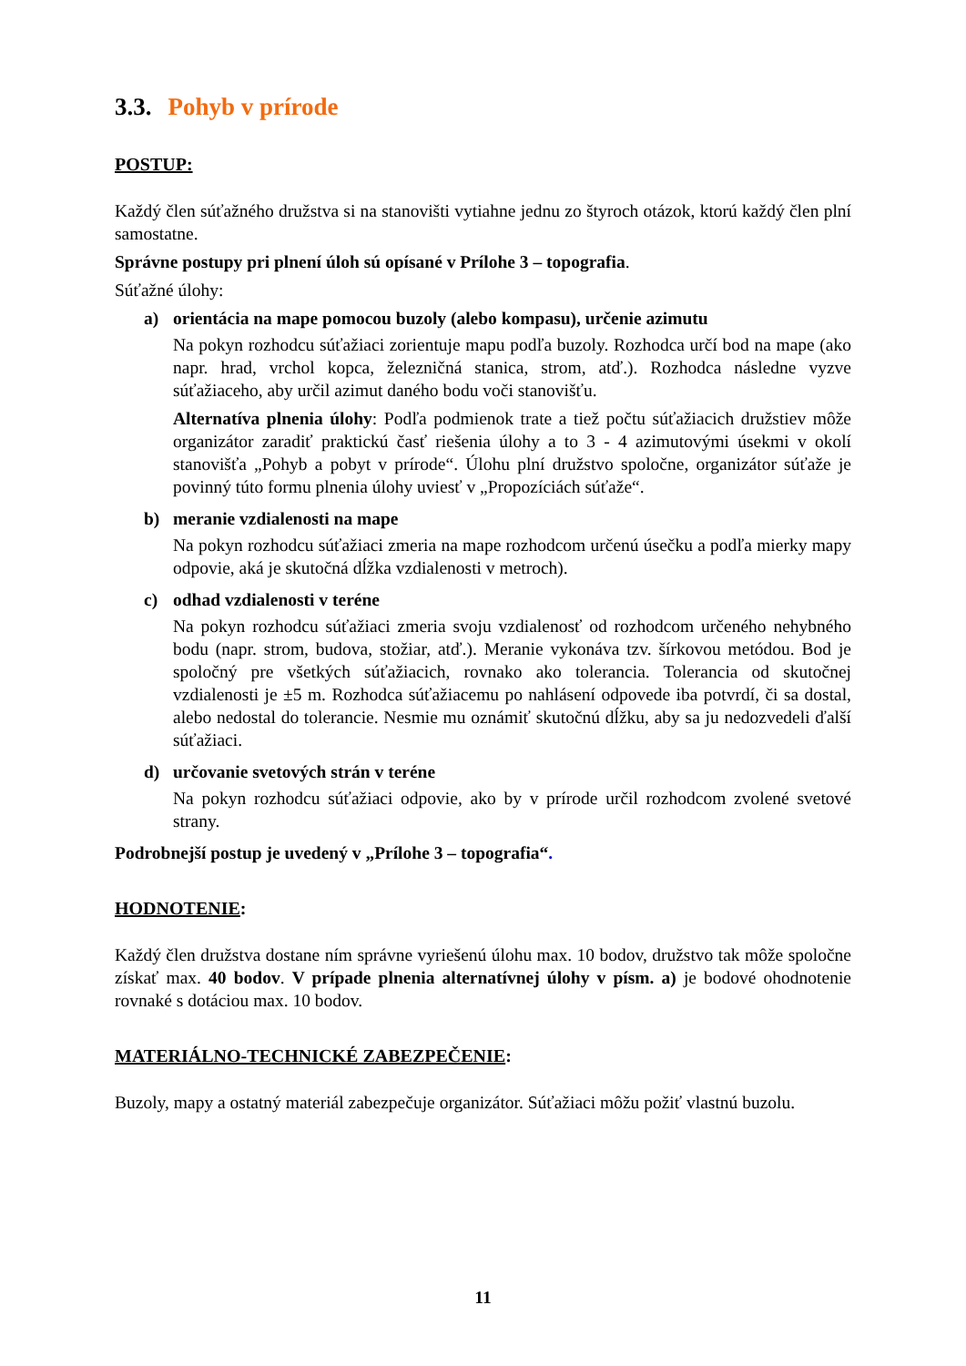3.3. Pohyb v prírode
POSTUP:
Každý člen súťažného družstva si na stanovišti vytiahne jednu zo štyroch otázok, ktorú každý člen plní samostatne.
Správne postupy pri plnení úloh sú opísané v Prílohe 3 – topografia.
Súťažné úlohy:
a) orientácia na mape pomocou buzoly (alebo kompasu), určenie azimutu
Na pokyn rozhodcu súťažiaci zorientuje mapu podľa buzoly. Rozhodca určí bod na mape (ako napr. hrad, vrchol kopca, železničná stanica, strom, atď.). Rozhodca následne vyzve súťažiaceho, aby určil azimut daného bodu voči stanovišťu.
Alternatíva plnenia úlohy: Podľa podmienok trate a tiež počtu súťažiacich družstiev môže organizátor zaradiť praktickú časť riešenia úlohy a to 3 - 4 azimutovými úsekmi v okolí stanovišťa „Pohyb a pobyt v prírode“. Úlohu plní družstvo spoločne, organizátor súťaže je povinný túto formu plnenia úlohy uviesť v „Propozíciách súťaže“.
b) meranie vzdialenosti na mape
Na pokyn rozhodcu súťažiaci zmeria na mape rozhodcom určenú úsečku a podľa mierky mapy odpovie, aká je skutočná dĺžka vzdialenosti v metroch).
c) odhad vzdialenosti v teréne
Na pokyn rozhodcu súťažiaci zmeria svoju vzdialenosť od rozhodcom určeného nehybného bodu (napr. strom, budova, stožiar, atď.). Meranie vykonáva tzv. šírkovou metódou. Bod je spoločný pre všetkých súťažiacich, rovnako ako tolerancia. Tolerancia od skutočnej vzdialenosti je ±5 m. Rozhodca súťažiacemu po nahlásení odpovede iba potvrdí, či sa dostal, alebo nedostal do tolerancie. Nesmie mu oznámiť skutočnú dĺžku, aby sa ju nedozvedeli ďalší súťažiaci.
d) určovanie svetových strán v teréne
Na pokyn rozhodcu súťažiaci odpovie, ako by v prírode určil rozhodcom zvolené svetové strany.
Podrobnejší postup je uvedený v „Prílohe 3 – topografia“.
HODNOTENIE:
Každý člen družstva dostane ním správne vyriešenú úlohu max. 10 bodov, družstvo tak môže spoločne získať max. 40 bodov. V prípade plnenia alternatívnej úlohy v písm. a) je bodové ohodnotenie rovnaké s dotáciou max. 10 bodov.
MATERIÁLNO-TECHNICKÉ ZABEZPEČENIE:
Buzoly, mapy a ostatný materiál zabezpečuje organizátor. Súťažiaci môžu požiť vlastnú buzolu.
11